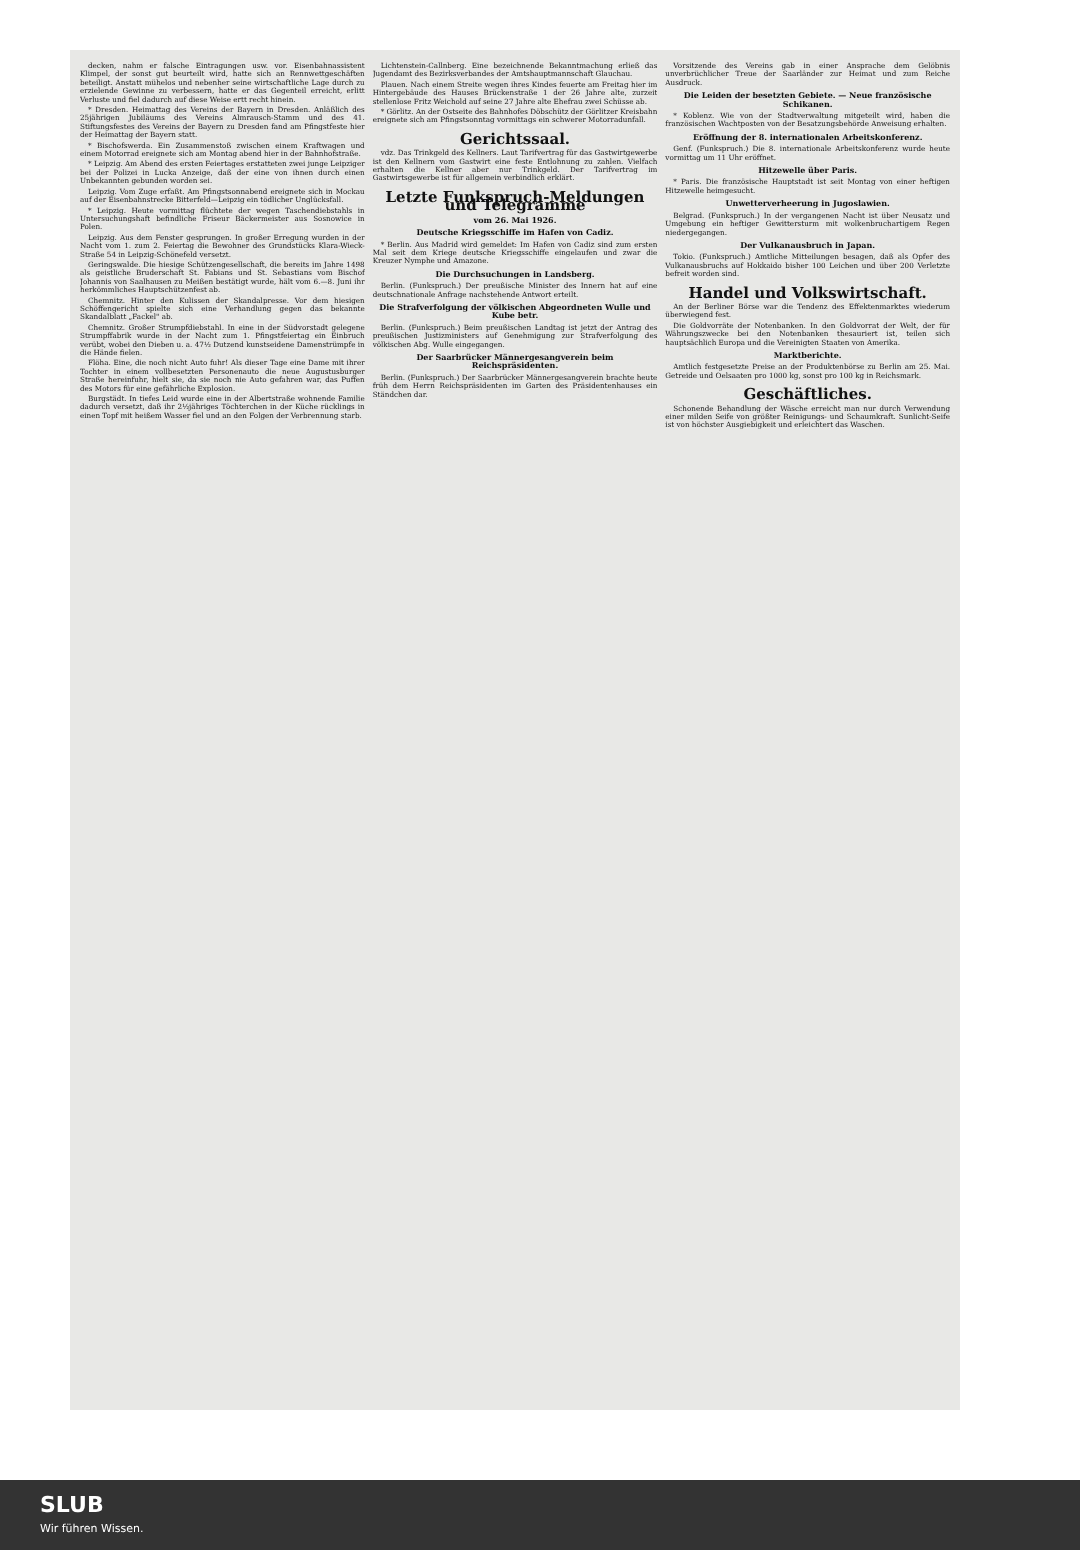decken, nahm er falsche Eintragungen usw. vor. Eisenbahnassistent Klimpel, der sonst gut beurteilt wird, hatte sich an Rennwettgeschäften beteiligt. Anstatt mühelos und nebenher seine wirtschaftliche Lage durch zu erzielende Gewinne zu verbessern, hatte er das Gegenteil erreicht, erlitt Verluste und fiel dadurch auf diese Weise ertt recht hinein.
* Dresden. Heimattag des Vereins der Bayern in Dresden. Anläßlich des 25jährigen Jubiläums des Vereins Almrausch-Stamm und des 41. Stiftungsfestes des Vereins der Bayern zu Dresden fand am Pfingstfeste hier der Heimattag der Bayern statt.
* Bischofswerda. Ein Zusammenstoß zwischen einem Kraftwagen und einem Motorrad ereignete sich am Montag abend hier in der Bahnhofstraße.
* Leipzig. Am Abend des ersten Feiertages erstatteten zwei junge Leipziger bei der Polizei in Lucka Anzeige, daß der eine von ihnen durch einen Unbekannten gebunden worden sei.
Leipzig. Vom Zuge erfaßt. Am Pfingstsonnabend ereignete sich in Mockau auf der Eisenbahnstrecke Bitterfeld—Leipzig ein tödlicher Unglücksfall.
* Leipzig. Heute vormittag flüchtete der wegen Taschendiebstahls in Untersuchungshaft befindliche Friseur Bäckermeister aus Sosnowice in Polen.
Leipzig. Aus dem Fenster gesprungen. In großer Erregung wurden in der Nacht vom 1. zum 2. Feiertag die Bewohner des Grundstücks Klara-Wieck-Straße 54 in Leipzig-Schönefeld versetzt.
Geringswalde. Die hiesige Schützengesellschaft, die bereits im Jahre 1498 als geistliche Bruderschaft St. Fabians und St. Sebastians vom Bischof Johannis von Saalhausen zu Meißen bestätigt wurde, hält vom 6.—8. Juni ihr herkömmliches Hauptschützenfest ab.
Chemnitz. Hinter den Kulissen der Skandalpresse. Vor dem hiesigen Schöffengericht spielte sich eine Verhandlung gegen das bekannte Skandalblatt „Fackel" ab.
Chemnitz. Großer Strumpfdiebstahl. In eine in der Südvorstadt gelegene Strumpffabrik wurde in der Nacht zum 1. Pfingstfeiertag ein Einbruch verübt, wobei den Dieben u. a. 47½ Dutzend kunstseidene Damenstrümpfe in die Hände fielen.
Flöha. Eine, die noch nicht Auto fuhr! Als dieser Tage eine Dame mit ihrer Tochter in einem vollbesetzten Personenauto die neue Augustusburger Straße hereinfuhr, hielt sie, da sie noch nie Auto gefahren war, das Puffen des Motors für eine gefährliche Explosion.
Burgstädt. In tiefes Leid wurde eine in der Albertstraße wohnende Familie dadurch versetzt, daß ihr 2½jähriges Töchterchen in der Küche rücklings in einen Topf mit heißem Wasser fiel und an den Folgen der Verbrennung starb.
Lichtenstein-Callnberg. Eine bezeichnende Bekanntmachung erließ das Jugendamt des Bezirksverbandes der Amtshauptmannschaft Glauchau.
Plauen. Nach einem Streite wegen ihres Kindes feuerte am Freitag hier im Hintergebäude des Hauses Brückenstraße 1 der 26 Jahre alte, zurzeit stellenlose Fritz Weichold auf seine 27 Jahre alte Ehefrau zwei Schüsse ab.
* Görlitz. An der Ostseite des Bahnhofes Döbschütz der Görlitzer Kreisbahn ereignete sich am Pfingstsonntag vormittags ein schwerer Motorradunfall.
Gerichtssaal.
vdz. Das Trinkgeld des Kellners. Laut Tarifvertrag für das Gastwirtgewerbe ist den Kellnern vom Gastwirt eine feste Entlohnung zu zahlen. Vielfach erhalten die Kellner aber nur Trinkgeld. Der Tarifvertrag im Gastwirtsgewerbe ist für allgemein verbindlich erklärt.
Letzte Funkspruch-Meldungen und Telegramme
vom 26. Mai 1926.
Deutsche Kriegsschiffe im Hafen von Cadiz.
* Berlin. Aus Madrid wird gemeldet: Im Hafen von Cadiz sind zum ersten Mal seit dem Kriege deutsche Kriegsschiffe eingelaufen und zwar die Kreuzer Nymphe und Amazone.
Die Durchsuchungen in Landsberg.
Berlin. (Funkspruch.) Der preußische Minister des Innern hat auf eine deutschnationale Anfrage nachstehende Antwort erteilt.
Die Strafverfolgung der völkischen Abgeordneten Wulle und Kube betr.
Berlin. (Funkspruch.) Beim preußischen Landtag ist jetzt der Antrag des preußischen Justizministers auf Genehmigung zur Strafverfolgung des völkischen Abg. Wulle eingegangen.
Der Saarbrücker Männergesangverein beim Reichspräsidenten.
Berlin. (Funkspruch.) Der Saarbrücker Männergesangverein brachte heute früh dem Herrn Reichspräsidenten im Garten des Präsidentenhauses ein Ständchen dar.
Vorsitzende des Vereins gab in einer Ansprache dem Gelöbnis unverbrüchlicher Treue der Saarländer zur Heimat und zum Reiche Ausdruck.
Die Leiden der besetzten Gebiete. — Neue französische Schikanen.
* Koblenz. Wie von der Stadtverwaltung mitgeteilt wird, haben die französischen Wachtposten von der Besatzungsbehörde Anweisung erhalten.
Eröffnung der 8. internationalen Arbeitskonferenz.
Genf. (Funkspruch.) Die 8. internationale Arbeitskonferenz wurde heute vormittag um 11 Uhr eröffnet.
Hitzewelle über Paris.
* Paris. Die französische Hauptstadt ist seit Montag von einer heftigen Hitzewelle heimgesucht.
Unwetterverheerung in Jugoslawien.
Belgrad. (Funkspruch.) In der vergangenen Nacht ist über Neusatz und Umgebung ein heftiger Gewittersturm mit wolkenbruchartigem Regen niedergegangen.
Der Vulkanausbruch in Japan.
Tokio. (Funkspruch.) Amtliche Mitteilungen besagen, daß als Opfer des Vulkanausbruchs auf Hokkaido bisher 100 Leichen und über 200 Verletzte befreit worden sind.
Handel und Volkswirtschaft.
An der Berliner Börse war die Tendenz des Effektenmarktes wiederum überwiegend fest.
Die Goldvorräte der Notenbanken. In den Goldvorrat der Welt, der für Währungszwecke bei den Notenbanken thesauriert ist, teilen sich hauptsächlich Europa und die Vereinigten Staaten von Amerika.
Marktberichte.
Amtlich festgesetzte Preise an der Produktenbörse zu Berlin am 25. Mai. Getreide und Oelsaaten pro 1000 kg, sonst pro 100 kg in Reichsmark.
Geschäftliches.
Schonende Behandlung der Wäsche erreicht man nur durch Verwendung einer milden Seife von größter Reinigungs- und Schaumkraft. Sunlicht-Seife ist von höchster Ausgiebigkeit und erleichtert das Waschen.
SLUB
Wir führen Wissen.